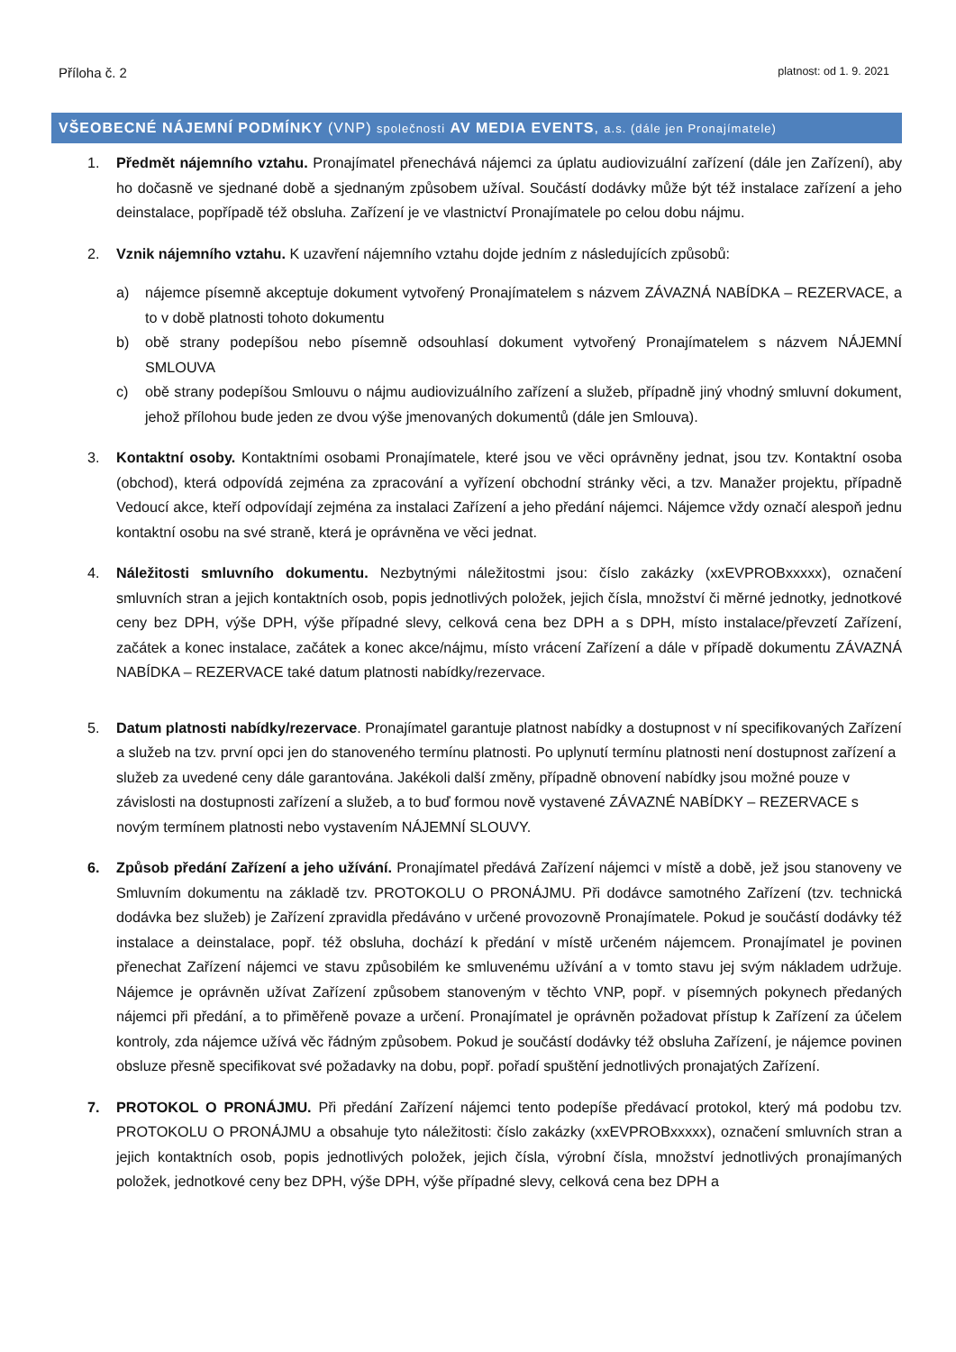Příloha č. 2 platnost: od 1. 9. 2021
VŠEOBECNÉ NÁJEMNÍ PODMÍNKY (VNP) společnosti AV MEDIA EVENTS, a.s. (dále jen Pronajímatele)
1. Předmět nájemního vztahu. Pronajímatel přenechává nájemci za úplatu audiovizuální zařízení (dále jen Zařízení), aby ho dočasně ve sjednané době a sjednaným způsobem užíval. Součástí dodávky může být též instalace zařízení a jeho deinstalace, popřípadě též obsluha. Zařízení je ve vlastnictví Pronajímatele po celou dobu nájmu.
2. Vznik nájemního vztahu. K uzavření nájemního vztahu dojde jedním z následujících způsobů:
a) nájemce písemně akceptuje dokument vytvořený Pronajímatelem s názvem ZÁVAZNÁ NABÍDKA – REZERVACE, a to v době platnosti tohoto dokumentu
b) obě strany podepíšou nebo písemně odsouhlasí dokument vytvořený Pronajímatelem s názvem NÁJEMNÍ SMLOUVA
c) obě strany podepíšou Smlouvu o nájmu audiovizuálního zařízení a služeb, případně jiný vhodný smluvní dokument, jehož přílohou bude jeden ze dvou výše jmenovaných dokumentů (dále jen Smlouva).
3. Kontaktní osoby. Kontaktními osobami Pronajímatele, které jsou ve věci oprávněny jednat, jsou tzv. Kontaktní osoba (obchod), která odpovídá zejména za zpracování a vyřízení obchodní stránky věci, a tzv. Manažer projektu, případně Vedoucí akce, kteří odpovídají zejména za instalaci Zařízení a jeho předání nájemci. Nájemce vždy označí alespoň jednu kontaktní osobu na své straně, která je oprávněna ve věci jednat.
4. Náležitosti smluvního dokumentu. Nezbytnými náležitostmi jsou: číslo zakázky (xxEVPROBxxxxx), označení smluvních stran a jejich kontaktních osob, popis jednotlivých položek, jejich čísla, množství či měrné jednotky, jednotkové ceny bez DPH, výše DPH, výše případné slevy, celková cena bez DPH a s DPH, místo instalace/převzetí Zařízení, začátek a konec instalace, začátek a konec akce/nájmu, místo vrácení Zařízení a dále v případě dokumentu ZÁVAZNÁ NABÍDKA – REZERVACE také datum platnosti nabídky/rezervace.
5. Datum platnosti nabídky/rezervace. Pronajímatel garantuje platnost nabídky a dostupnost v ní specifikovaných Zařízení a služeb na tzv. první opci jen do stanoveného termínu platnosti. Po uplynutí termínu platnosti není dostupnost zařízení a služeb za uvedené ceny dále garantována. Jakékoli další změny, případně obnovení nabídky jsou možné pouze v závislosti na dostupnosti zařízení a služeb, a to buď formou nově vystavené ZÁVAZNÉ NABÍDKY – REZERVACE s novým termínem platnosti nebo vystavením NÁJEMNÍ SLOUVY.
6. Způsob předání Zařízení a jeho užívání. Pronajímatel předává Zařízení nájemci v místě a době, jež jsou stanoveny ve Smluvním dokumentu na základě tzv. PROTOKOLU O PRONÁJMU. Při dodávce samotného Zařízení (tzv. technická dodávka bez služeb) je Zařízení zpravidla předáváno v určené provozovně Pronajímatele. Pokud je součástí dodávky též instalace a deinstalace, popř. též obsluha, dochází k předání v místě určeném nájemcem. Pronajímatel je povinen přenechat Zařízení nájemci ve stavu způsobilém ke smluvenému užívání a v tomto stavu jej svým nákladem udržuje. Nájemce je oprávněn užívat Zařízení způsobem stanoveným v těchto VNP, popř. v písemných pokynech předaných nájemci při předání, a to přiměřeně povaze a určení. Pronajímatel je oprávněn požadovat přístup k Zařízení za účelem kontroly, zda nájemce užívá věc řádným způsobem. Pokud je součástí dodávky též obsluha Zařízení, je nájemce povinen obsluze přesně specifikovat své požadavky na dobu, popř. pořadí spuštění jednotlivých pronajatých Zařízení.
7. PROTOKOL O PRONÁJMU. Při předání Zařízení nájemci tento podepíše předávací protokol, který má podobu tzv. PROTOKOLU O PRONÁJMU a obsahuje tyto náležitosti: číslo zakázky (xxEVPROBxxxxx), označení smluvních stran a jejich kontaktních osob, popis jednotlivých položek, jejich čísla, výrobní čísla, množství jednotlivých pronajímaných položek, jednotkové ceny bez DPH, výše DPH, výše případné slevy, celková cena bez DPH a